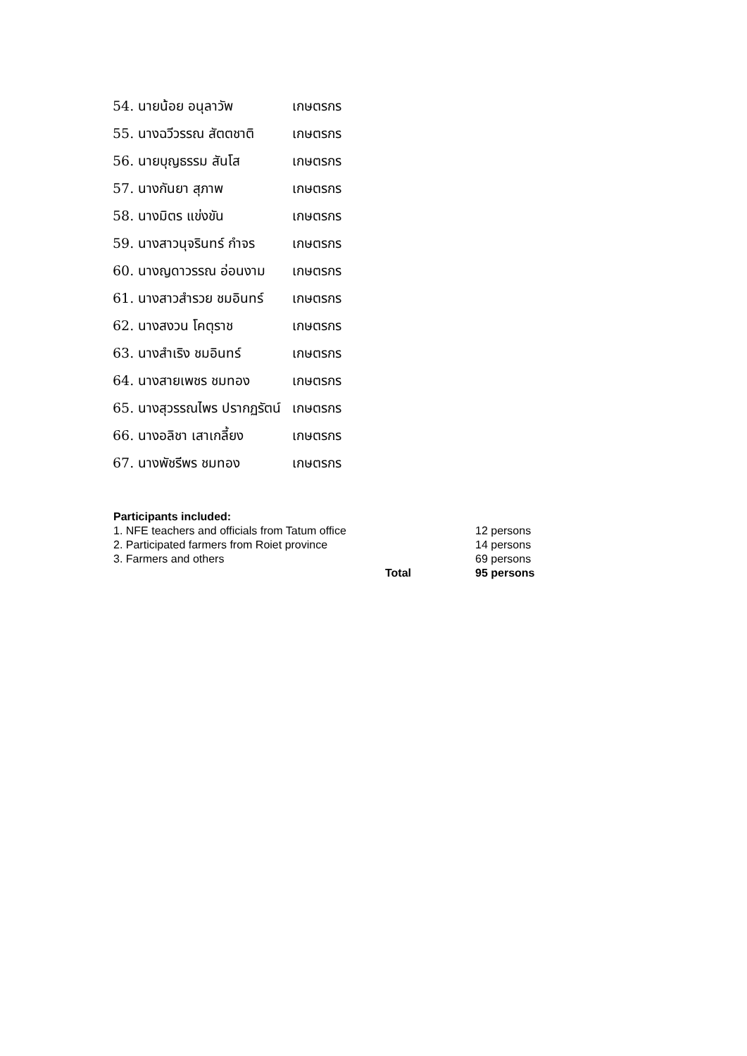| 54. นายน้อย อนุลาวัพ | เกษตรกร |
| 55. นางฉวีวรรณ สัตตชาติ | เกษตรกร |
| 56. นายบุญธรรม สันโส | เกษตรกร |
| 57. นางกันยา สุภาพ | เกษตรกร |
| 58. นางมิตร แข่งขัน | เกษตรกร |
| 59. นางสาวนุจรินทร์ กำจร | เกษตรกร |
| 60. นางญดาวรรณ อ่อนงาม | เกษตรกร |
| 61. นางสาวสำรวย ชมอินทร์ | เกษตรกร |
| 62. นางสงวน โคตุราช | เกษตรกร |
| 63. นางสำเริง ชมอินทร์ | เกษตรกร |
| 64. นางสายเพชร ชมทอง | เกษตรกร |
| 65. นางสุวรรณไพร ปรากฏรัตน์ | เกษตรกร |
| 66. นางอลิชา เสาเกลี้ยง | เกษตรกร |
| 67. นางพัชรีพร ชมทอง | เกษตรกร |
Participants included:
| 1. NFE teachers and officials from Tatum office | | 12 persons |
| 2. Participated farmers from Roiet province | | 14 persons |
| 3. Farmers and others | | 69 persons |
| | Total | 95 persons |